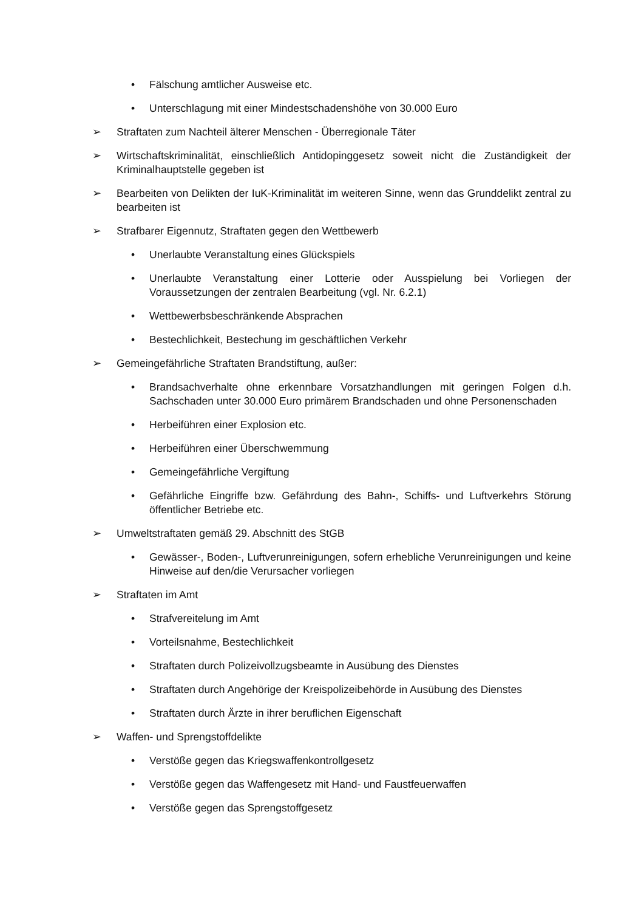• Fälschung amtlicher Ausweise etc.
• Unterschlagung mit einer Mindestschadenshöhe von 30.000 Euro
➢ Straftaten zum Nachteil älterer Menschen - Überregionale Täter
➢ Wirtschaftskriminalität, einschließlich Antidopinggesetz soweit nicht die Zuständigkeit der Kriminalhauptstelle gegeben ist
➢ Bearbeiten von Delikten der IuK-Kriminalität im weiteren Sinne, wenn das Grunddelikt zentral zu bearbeiten ist
➢ Strafbarer Eigennutz, Straftaten gegen den Wettbewerb
• Unerlaubte Veranstaltung eines Glückspiels
• Unerlaubte Veranstaltung einer Lotterie oder Ausspielung bei Vorliegen der Voraussetzungen der zentralen Bearbeitung (vgl. Nr. 6.2.1)
• Wettbewerbsbeschränkende Absprachen
• Bestechlichkeit, Bestechung im geschäftlichen Verkehr
➢ Gemeingefährliche Straftaten Brandstiftung, außer:
• Brandsachverhalte ohne erkennbare Vorsatzhandlungen mit geringen Folgen d.h. Sachschaden unter 30.000 Euro primärem Brandschaden und ohne Personenschaden
• Herbeiführen einer Explosion etc.
• Herbeiführen einer Überschwemmung
• Gemeingefährliche Vergiftung
• Gefährliche Eingriffe bzw. Gefährdung des Bahn-, Schiffs- und Luftverkehrs Störung öffentlicher Betriebe etc.
➢ Umweltstraftaten gemäß 29. Abschnitt des StGB
• Gewässer-, Boden-, Luftverunreinigungen, sofern erhebliche Verunreinigungen und keine Hinweise auf den/die Verursacher vorliegen
➢ Straftaten im Amt
• Strafvereitelung im Amt
• Vorteilsnahme, Bestechlichkeit
• Straftaten durch Polizeivollzugsbeamte in Ausübung des Dienstes
• Straftaten durch Angehörige der Kreispolizeibehörde in Ausübung des Dienstes
• Straftaten durch Ärzte in ihrer beruflichen Eigenschaft
➢ Waffen- und Sprengstoffdelikte
• Verstöße gegen das Kriegswaffenkontrollgesetz
• Verstöße gegen das Waffengesetz mit Hand- und Faustfeuerwaffen
• Verstöße gegen das Sprengstoffgesetz